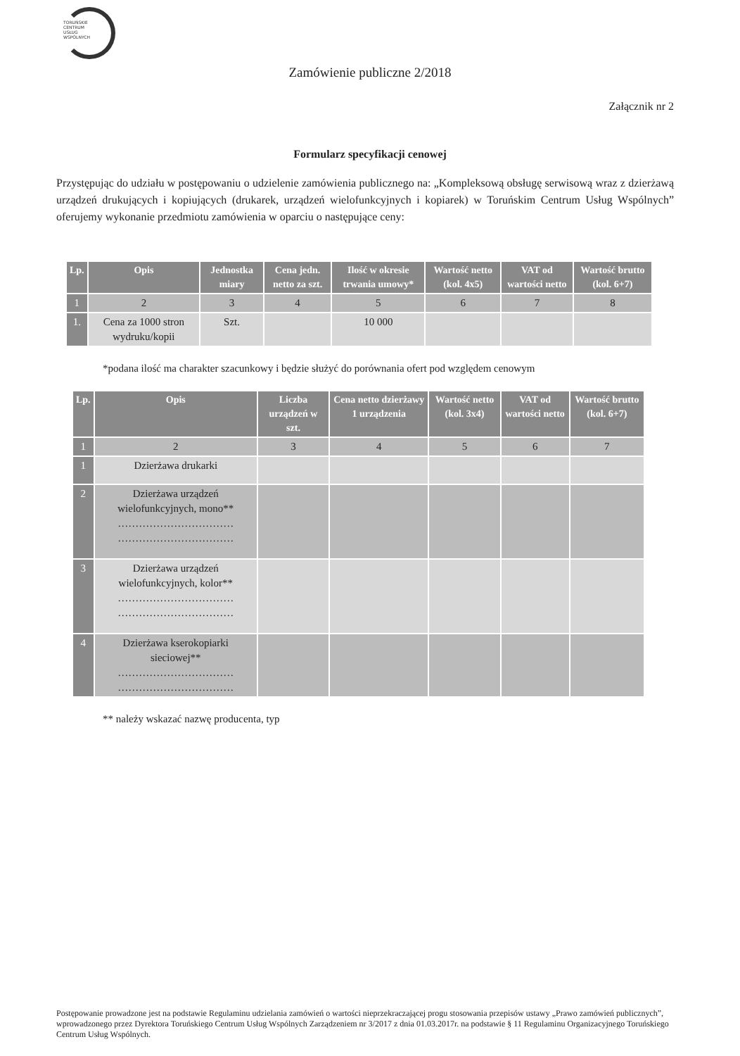TORUŃSKIE
CENTRUM
USŁUG
WSPÓLNYCH
Zamówienie publiczne 2/2018
Załącznik nr 2
Formularz specyfikacji cenowej
Przystępując do udziału w postępowaniu o udzielenie zamówienia publicznego na: „Kompleksową obsługę serwisową wraz z dzierżawą urządzeń drukujących i kopiujących (drukarek, urządzeń wielofunkcyjnych i kopiarek) w Toruńskim Centrum Usług Wspólnych” oferujemy wykonanie przedmiotu zamówienia w oparciu o następujące ceny:
| Lp. | Opis | Jednostka miary | Cena jedn. netto za szt. | Ilość w okresie trwania umowy* | Wartość netto (kol. 4x5) | VAT od wartości netto | Wartość brutto (kol. 6+7) |
| --- | --- | --- | --- | --- | --- | --- | --- |
| 1 | 2 | 3 | 4 | 5 | 6 | 7 | 8 |
| 1. | Cena za 1000 stron wydruku/kopii | Szt. | | 10 000 | | | |
*podana ilość ma charakter szacunkowy i będzie służyć do porównania ofert pod względem cenowym
| Lp. | Opis | Liczba urządzeń w szt. | Cena netto dzierżawy 1 urządzenia | Wartość netto (kol. 3x4) | VAT od wartości netto | Wartość brutto (kol. 6+7) |
| --- | --- | --- | --- | --- | --- | --- |
| 1 | 2 | 3 | 4 | 5 | 6 | 7 |
| 1 | Dzierżawa drukarki | | | | | |
| 2 | Dzierżawa urządzeń wielofunkcyjnych, mono** …………………………… …………………………… | | | | | |
| 3 | Dzierżawa urządzeń wielofunkcyjnych, kolor** …………………………… …………………………… | | | | | |
| 4 | Dzierżawa kserokopiarki sieciowej** …………………………… …………………………… | | | | | |
** należy wskazać nazwę producenta, typ
Postępowanie prowadzone jest na podstawie Regulaminu udzielania zamówień o wartości nieprzekraczającej progu stosowania przepisów ustawy „Prawo zamówień publicznych”, wprowadzonego przez Dyrektora Toruńskiego Centrum Usług Wspólnych Zarządzeniem nr 3/2017 z dnia 01.03.2017r. na podstawie § 11 Regulaminu Organizacyjnego Toruńskiego Centrum Usług Wspólnych.